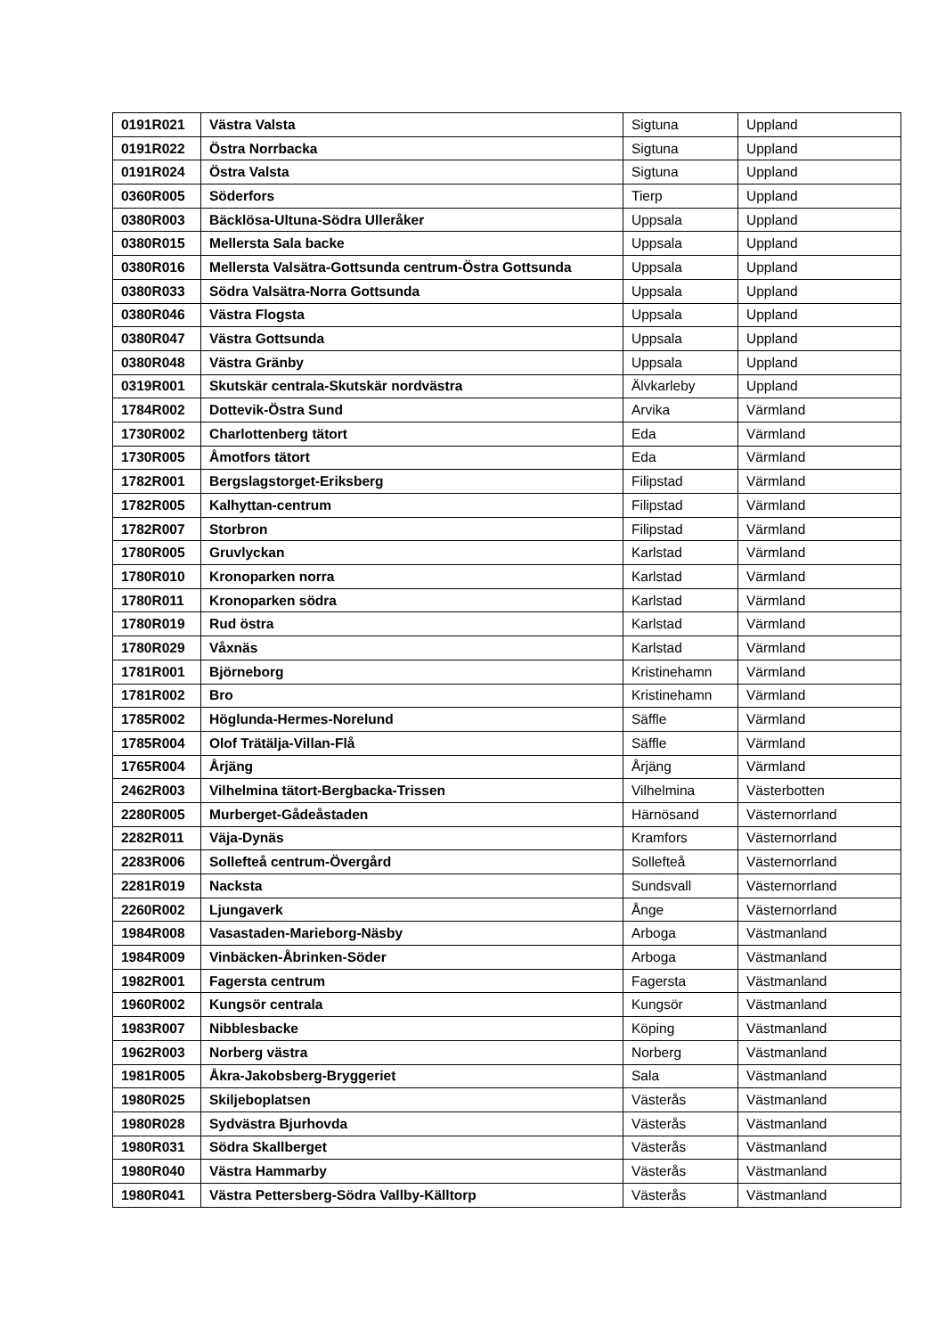| 0191R021 | Västra Valsta | Sigtuna | Uppland |
| 0191R022 | Östra Norrbacka | Sigtuna | Uppland |
| 0191R024 | Östra Valsta | Sigtuna | Uppland |
| 0360R005 | Söderfors | Tierp | Uppland |
| 0380R003 | Bäcklösa-Ultuna-Södra Ulleråker | Uppsala | Uppland |
| 0380R015 | Mellersta Sala backe | Uppsala | Uppland |
| 0380R016 | Mellersta Valsätra-Gottsunda centrum-Östra Gottsunda | Uppsala | Uppland |
| 0380R033 | Södra Valsätra-Norra Gottsunda | Uppsala | Uppland |
| 0380R046 | Västra Flogsta | Uppsala | Uppland |
| 0380R047 | Västra Gottsunda | Uppsala | Uppland |
| 0380R048 | Västra Gränby | Uppsala | Uppland |
| 0319R001 | Skutskär centrala-Skutskär nordvästra | Älvkarleby | Uppland |
| 1784R002 | Dottevik-Östra Sund | Arvika | Värmland |
| 1730R002 | Charlottenberg tätort | Eda | Värmland |
| 1730R005 | Åmotfors tätort | Eda | Värmland |
| 1782R001 | Bergslagstorget-Eriksberg | Filipstad | Värmland |
| 1782R005 | Kalhyttan-centrum | Filipstad | Värmland |
| 1782R007 | Storbron | Filipstad | Värmland |
| 1780R005 | Gruvlyckan | Karlstad | Värmland |
| 1780R010 | Kronoparken norra | Karlstad | Värmland |
| 1780R011 | Kronoparken södra | Karlstad | Värmland |
| 1780R019 | Rud östra | Karlstad | Värmland |
| 1780R029 | Våxnäs | Karlstad | Värmland |
| 1781R001 | Björneborg | Kristinehamn | Värmland |
| 1781R002 | Bro | Kristinehamn | Värmland |
| 1785R002 | Höglunda-Hermes-Norelund | Säffle | Värmland |
| 1785R004 | Olof Trätälja-Villan-Flå | Säffle | Värmland |
| 1765R004 | Årjäng | Årjäng | Värmland |
| 2462R003 | Vilhelmina tätort-Bergbacka-Trissen | Vilhelmina | Västerbotten |
| 2280R005 | Murberget-Gådeåstaden | Härnösand | Västernorrland |
| 2282R011 | Väja-Dynäs | Kramfors | Västernorrland |
| 2283R006 | Sollefteå centrum-Övergård | Sollefteå | Västernorrland |
| 2281R019 | Nacksta | Sundsvall | Västernorrland |
| 2260R002 | Ljungaverk | Ånge | Västernorrland |
| 1984R008 | Vasastaden-Marieborg-Näsby | Arboga | Västmanland |
| 1984R009 | Vinbäcken-Åbrinken-Söder | Arboga | Västmanland |
| 1982R001 | Fagersta centrum | Fagersta | Västmanland |
| 1960R002 | Kungsör centrala | Kungsör | Västmanland |
| 1983R007 | Nibblesbacke | Köping | Västmanland |
| 1962R003 | Norberg västra | Norberg | Västmanland |
| 1981R005 | Åkra-Jakobsberg-Bryggeriet | Sala | Västmanland |
| 1980R025 | Skiljeboplatsen | Västerås | Västmanland |
| 1980R028 | Sydvästra Bjurhovda | Västerås | Västmanland |
| 1980R031 | Södra Skallberget | Västerås | Västmanland |
| 1980R040 | Västra Hammarby | Västerås | Västmanland |
| 1980R041 | Västra Pettersberg-Södra Vallby-Källtorp | Västerås | Västmanland |